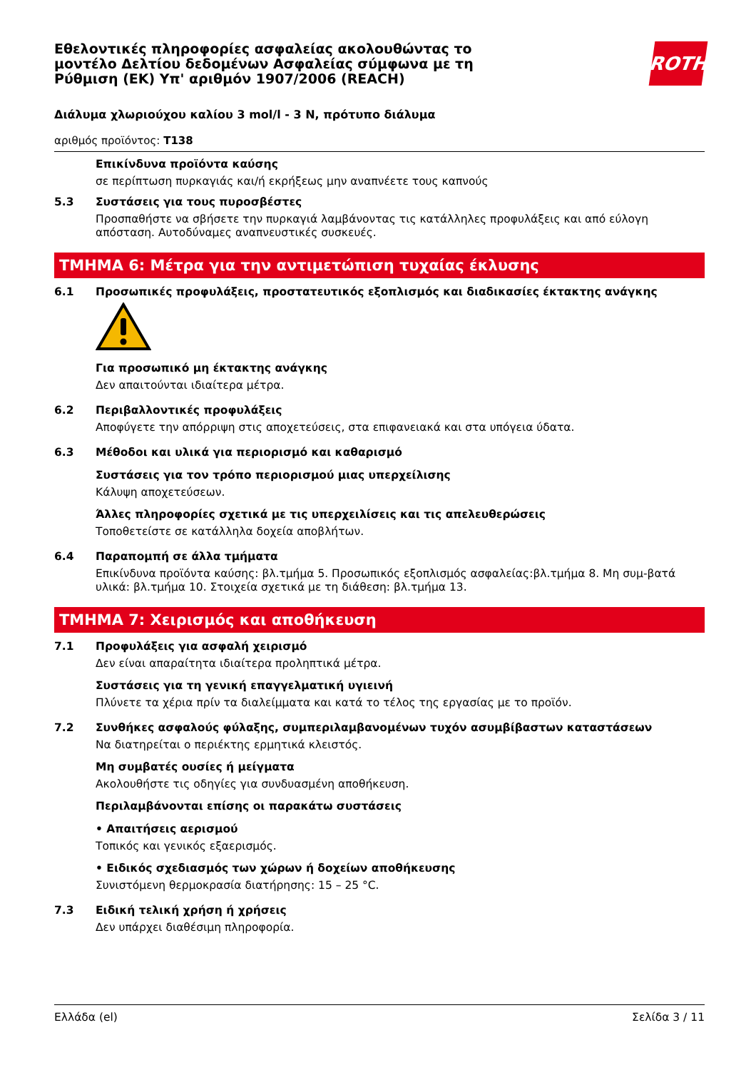Εθελοντικές πληροφορίες ασφαλείας ακολουθώντας το
μοντέλο Δελτίου δεδομένων Ασφαλείας σύμφωνα με τη
Ρύθμιση (ΕΚ) Υπ' αριθμόν 1907/2006 (REACH)
ROTH
Διάλυμα χλωριούχου καλίου 3 mol/l - 3 N, πρότυπο διάλυμα
αριθμός προϊόντος: T138
Επικίνδυνα προϊόντα καύσης
σε περίπτωση πυρκαγιάς και/ή εκρήξεως μην αναπνέετε τους καπνούς
5.3 Συστάσεις για τους πυροσβέστες
Προσπαθήστε να σβήσετε την πυρκαγιά λαμβάνοντας τις κατάλληλες προφυλάξεις και από εύλογη απόσταση. Αυτοδύναμες αναπνευστικές συσκευές.
ΤΜΗΜΑ 6: Μέτρα για την αντιμετώπιση τυχαίας έκλυσης
6.1 Προσωπικές προφυλάξεις, προστατευτικός εξοπλισμός και διαδικασίες έκτακτης ανάγκης
Για προσωπικό μη έκτακτης ανάγκης
Δεν απαιτούνται ιδιαίτερα μέτρα.
6.2 Περιβαλλοντικές προφυλάξεις
Αποφύγετε την απόρριψη στις αποχετεύσεις, στα επιφανειακά και στα υπόγεια ύδατα.
6.3 Μέθοδοι και υλικά για περιορισμό και καθαρισμό
Συστάσεις για τον τρόπο περιορισμού μιας υπερχείλισης
Κάλυψη αποχετεύσεων.
Άλλες πληροφορίες σχετικά με τις υπερχειλίσεις και τις απελευθερώσεις
Τοποθετείστε σε κατάλληλα δοχεία αποβλήτων.
6.4 Παραπομπή σε άλλα τμήματα
Επικίνδυνα προϊόντα καύσης: βλ.τμήμα 5. Προσωπικός εξοπλισμός ασφαλείας:βλ.τμήμα 8. Μη συμ-βατά υλικά: βλ.τμήμα 10. Στοιχεία σχετικά με τη διάθεση: βλ.τμήμα 13.
ΤΜΗΜΑ 7: Χειρισμός και αποθήκευση
7.1 Προφυλάξεις για ασφαλή χειρισμό
Δεν είναι απαραίτητα ιδιαίτερα προληπτικά μέτρα.
Συστάσεις για τη γενική επαγγελματική υγιεινή
Πλύνετε τα χέρια πρίν τα διαλείμματα και κατά το τέλος της εργασίας με το προϊόν.
7.2 Συνθήκες ασφαλούς φύλαξης, συμπεριλαμβανομένων τυχόν ασυμβίβαστων καταστάσεων
Να διατηρείται ο περιέκτης ερμητικά κλειστός.
Μη συμβατές ουσίες ή μείγματα
Ακολουθήστε τις οδηγίες για συνδυασμένη αποθήκευση.
Περιλαμβάνονται επίσης οι παρακάτω συστάσεις
• Απαιτήσεις αερισμού
Τοπικός και γενικός εξαερισμός.
• Ειδικός σχεδιασμός των χώρων ή δοχείων αποθήκευσης
Συνιστόμενη θερμοκρασία διατήρησης: 15 – 25 °C.
7.3 Ειδική τελική χρήση ή χρήσεις
Δεν υπάρχει διαθέσιμη πληροφορία.
Ελλάδα (el) Σελίδα 3 / 11